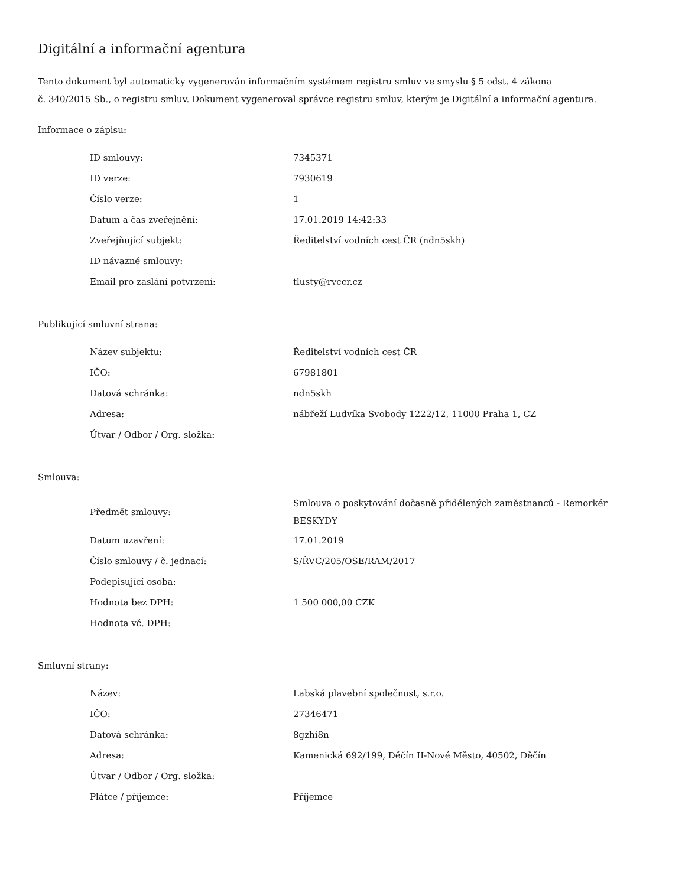Digitální a informační agentura
Tento dokument byl automaticky vygenerován informačním systémem registru smluv ve smyslu § 5 odst. 4 zákona
č. 340/2015 Sb., o registru smluv. Dokument vygeneroval správce registru smluv, kterým je Digitální a informační agentura.
Informace o zápisu:
| ID smlouvy: | 7345371 |
| ID verze: | 7930619 |
| Číslo verze: | 1 |
| Datum a čas zveřejnění: | 17.01.2019 14:42:33 |
| Zveřejňující subjekt: | Ředitelství vodních cest ČR (ndn5skh) |
| ID návazné smlouvy: | |
| Email pro zaslání potvrzení: | tlusty@rvccr.cz |
Publikující smluvní strana:
| Název subjektu: | Ředitelství vodních cest ČR |
| IČO: | 67981801 |
| Datová schránka: | ndn5skh |
| Adresa: | nábřeží Ludvíka Svobody 1222/12, 11000 Praha 1, CZ |
| Útvar / Odbor / Org. složka: | |
Smlouva:
| Předmět smlouvy: | Smlouva o poskytování dočasně přidělených zaměstnanců - Remorkér BESKYDY |
| Datum uzavření: | 17.01.2019 |
| Číslo smlouvy / č. jednací: | S/ŘVC/205/OSE/RAM/2017 |
| Podepisující osoba: | |
| Hodnota bez DPH: | 1 500 000,00 CZK |
| Hodnota vč. DPH: | |
Smluvní strany:
| Název: | Labská plavební společnost, s.r.o. |
| IČO: | 27346471 |
| Datová schránka: | 8gzhi8n |
| Adresa: | Kamenická 692/199, Děčín II-Nové Město, 40502, Děčín |
| Útvar / Odbor / Org. složka: | |
| Plátce / příjemce: | Příjemce |